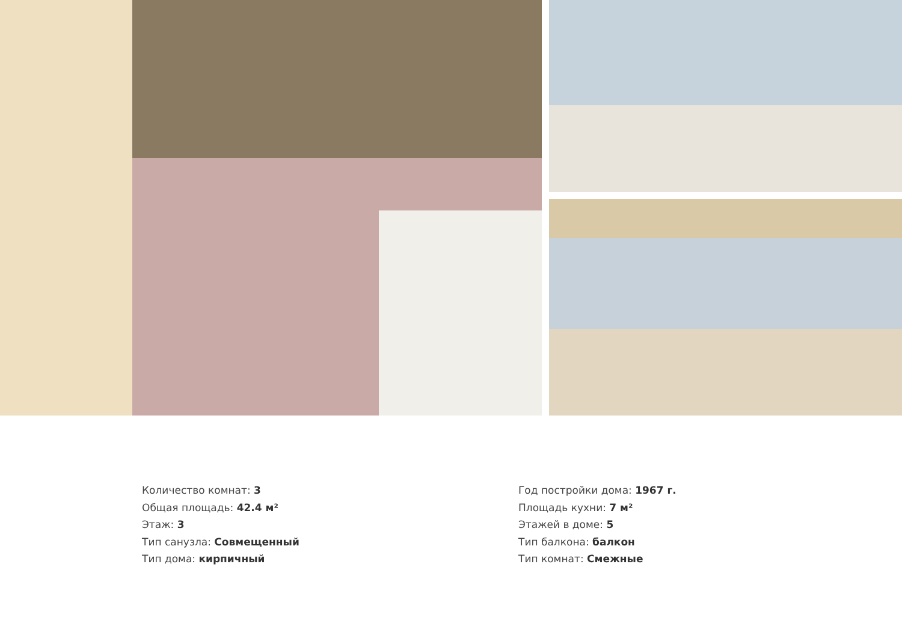Количество комнат: 3
Общая площадь: 42.4 м²
Этаж: 3
Тип санузла: Совмещенный
Тип дома: кирпичный
Год постройки дома: 1967 г.
Площадь кухни: 7 м²
Этажей в доме: 5
Тип балкона: балкон
Тип комнат: Смежные